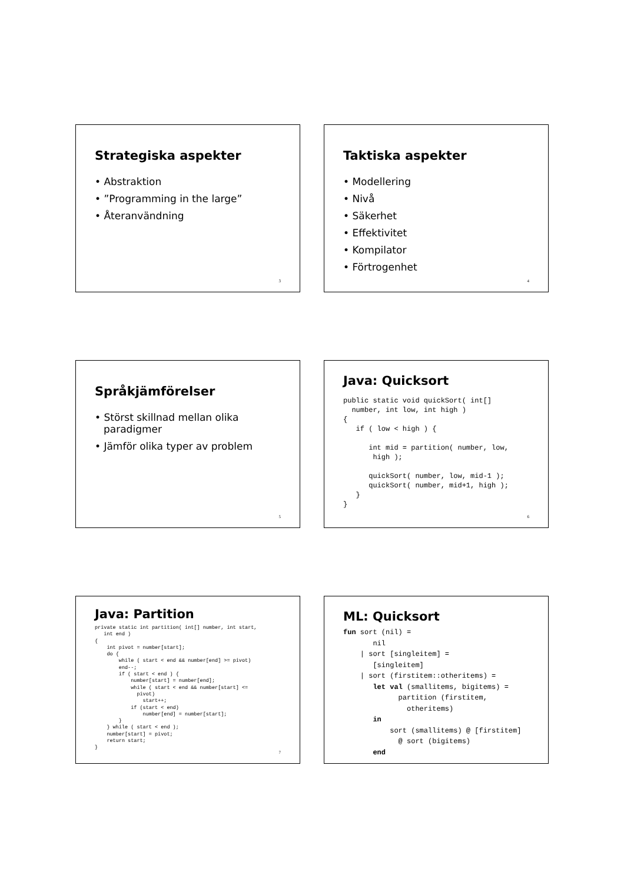Strategiska aspekter
• Abstraktion
• ”Programming in the large”
• Återanvändning
3
Taktiska aspekter
• Modellering
• Nivå
• Säkerhet
• Effektivitet
• Kompilator
• Förtrogenhet
4
Språkjämförelser
• Störst skillnad mellan olika paradigmer
• Jämför olika typer av problem
5
Java: Quicksort
public static void quickSort( int[]
  number, int low, int high )
{
   if ( low < high ) {

      int mid = partition( number, low,
       high );

      quickSort( number, low, mid-1 );
      quickSort( number, mid+1, high );
   }
}
6
Java: Partition
private static int partition( int[] number, int start,
   int end )
{
    int pivot = number[start];
    do {
        while ( start < end && number[end] >= pivot)
        end--;
        if ( start < end ) {
            number[start] = number[end];
            while ( start < end && number[start] <=
              pivot)
                start++;
            if (start < end)
                number[end] = number[start];
        }
    } while ( start < end );
    number[start] = pivot;
    return start;
}
7
ML: Quicksort
fun sort (nil) =
       nil
    | sort [singleitem] =
       [singleitem]
    | sort (firstitem::otheritems) =
       let val (smallitems, bigitems) =
             partition (firstitem,
               otheritems)
       in
           sort (smallitems) @ [firstitem]
             @ sort (bigitems)
       end